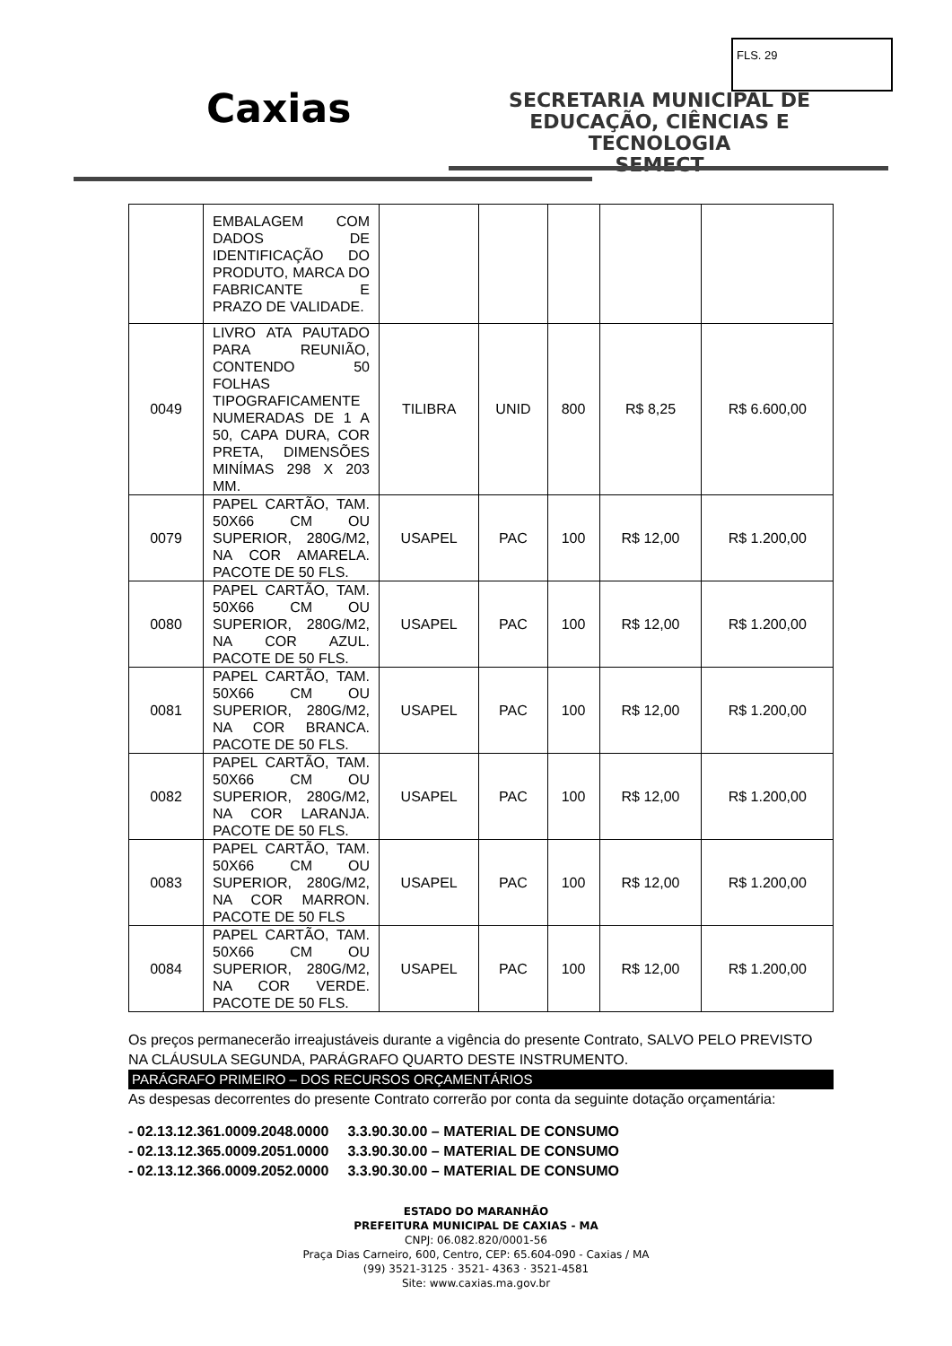FLS. 29
Caxias
SECRETARIA MUNICIPAL DE
EDUCAÇÃO, CIÊNCIAS E TECNOLOGIA
SEMECT
| | EMBALAGEM COM DADOS DE IDENTIFICAÇÃO DO PRODUTO, MARCA DO FABRICANTE E PRAZO DE VALIDADE. | | | | | |
| 0049 | LIVRO ATA PAUTADO PARA REUNIÃO, CONTENDO 50 FOLHAS TIPOGRAFICAMENTE NUMERADAS DE 1 A 50, CAPA DURA, COR PRETA, DIMENSÕES MINÍMAS 298 X 203 MM. | TILIBRA | UNID | 800 | R$ 8,25 | R$ 6.600,00 |
| 0079 | PAPEL CARTÃO, TAM. 50X66 CM OU SUPERIOR, 280G/M2, NA COR AMARELA. PACOTE DE 50 FLS. | USAPEL | PAC | 100 | R$ 12,00 | R$ 1.200,00 |
| 0080 | PAPEL CARTÃO, TAM. 50X66 CM OU SUPERIOR, 280G/M2, NA COR AZUL. PACOTE DE 50 FLS. | USAPEL | PAC | 100 | R$ 12,00 | R$ 1.200,00 |
| 0081 | PAPEL CARTÃO, TAM. 50X66 CM OU SUPERIOR, 280G/M2, NA COR BRANCA. PACOTE DE 50 FLS. | USAPEL | PAC | 100 | R$ 12,00 | R$ 1.200,00 |
| 0082 | PAPEL CARTÃO, TAM. 50X66 CM OU SUPERIOR, 280G/M2, NA COR LARANJA. PACOTE DE 50 FLS. | USAPEL | PAC | 100 | R$ 12,00 | R$ 1.200,00 |
| 0083 | PAPEL CARTÃO, TAM. 50X66 CM OU SUPERIOR, 280G/M2, NA COR MARRON. PACOTE DE 50 FLS | USAPEL | PAC | 100 | R$ 12,00 | R$ 1.200,00 |
| 0084 | PAPEL CARTÃO, TAM. 50X66 CM OU SUPERIOR, 280G/M2, NA COR VERDE. PACOTE DE 50 FLS. | USAPEL | PAC | 100 | R$ 12,00 | R$ 1.200,00 |
Os preços permanecerão irreajustáveis durante a vigência do presente Contrato, SALVO PELO PREVISTO NA CLÁUSULA SEGUNDA, PARÁGRAFO QUARTO DESTE INSTRUMENTO.
PARÁGRAFO PRIMEIRO – DOS RECURSOS ORÇAMENTÁRIOS
As despesas decorrentes do presente Contrato correrão por conta da seguinte dotação orçamentária:
- 02.13.12.361.0009.2048.0000 3.3.90.30.00 – MATERIAL DE CONSUMO
- 02.13.12.365.0009.2051.0000 3.3.90.30.00 – MATERIAL DE CONSUMO
- 02.13.12.366.0009.2052.0000 3.3.90.30.00 – MATERIAL DE CONSUMO
ESTADO DO MARANHÃO
PREFEITURA MUNICIPAL DE CAXIAS - MA
CNPJ: 06.082.820/0001-56
Praça Dias Carneiro, 600, Centro, CEP: 65.604-090 - Caxias / MA
(99) 3521-3125 · 3521- 4363 · 3521-4581
Site: www.caxias.ma.gov.br